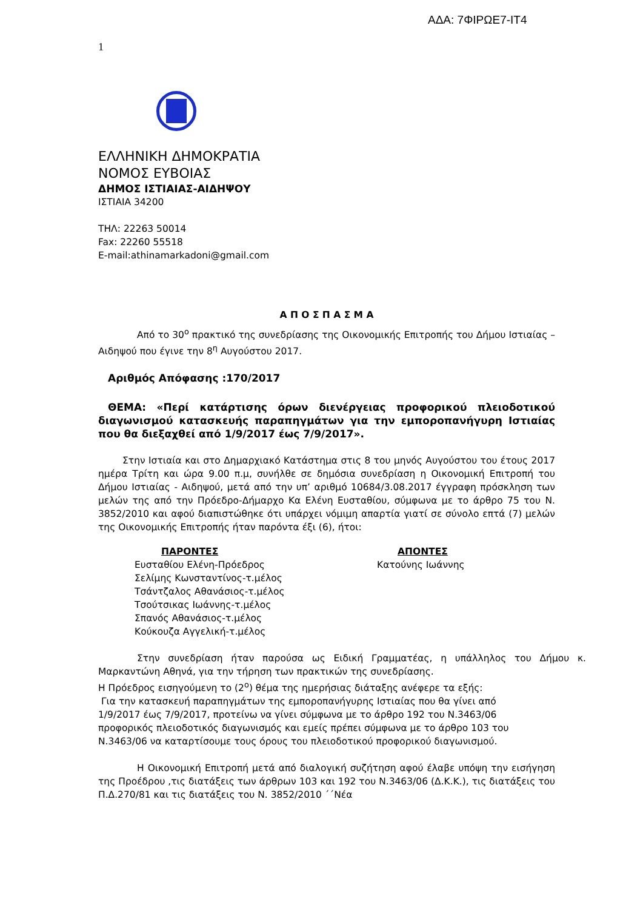ΑΔΑ: 7ΦΙΡΩΕ7-ΙΤ4
1
ΕΛΛΗΝΙΚΗ ΔΗΜΟΚΡΑΤΙΑ
ΝΟΜΟΣ ΕΥΒΟΙΑΣ
ΔΗΜΟΣ ΙΣΤΙΑΙΑΣ-ΑΙΔΗΨΟΥ
ΙΣΤΙΑΙΑ 34200
ΤΗΛ: 22263 50014
Fax: 22260 55518
E-mail:athinamarkadoni@gmail.com
Α Π Ο Σ Π Α Σ Μ Α
Από το 30<sup>ο</sup> πρακτικό της συνεδρίασης της Οικονομικής Επιτροπής του Δήμου Ιστιαίας – Αιδηψού που έγινε την 8<sup>η</sup> Αυγούστου 2017.
Αριθμός Απόφασης :170/2017
ΘΕΜΑ: «Περί κατάρτισης όρων διενέργειας προφορικού πλειοδοτικού διαγωνισμού κατασκευής παραπηγμάτων για την εμποροπανήγυρη Ιστιαίας που θα διεξαχθεί από 1/9/2017 έως 7/9/2017».
Στην Ιστιαία και στο Δημαρχιακό Κατάστημα στις 8 του μηνός Αυγούστου του έτους 2017 ημέρα Τρίτη και ώρα 9.00 π.μ, συνήλθε σε δημόσια συνεδρίαση η Οικονομική Επιτροπή του Δήμου Ιστιαίας - Αιδηψού, μετά από την υπ’ αριθμό 10684/3.08.2017 έγγραφη πρόσκληση των μελών της από την Πρόεδρο-Δήμαρχο Κα Ελένη Ευσταθίου, σύμφωνα με το άρθρο 75 του Ν. 3852/2010 και αφού διαπιστώθηκε ότι υπάρχει νόμιμη απαρτία γιατί σε σύνολο επτά (7) μελών της Οικονομικής Επιτροπής ήταν παρόντα έξι (6), ήτοι:
ΠΑΡΟΝΤΕΣ
Ευσταθίου Ελένη-Πρόεδρος
Σελίμης Κωνσταντίνος-τ.μέλος
Τσάντζαλος Αθανάσιος-τ.μέλος
Τσούτσικας Ιωάννης-τ.μέλος
Σπανός Αθανάσιος-τ.μέλος
Κούκουζα Αγγελική-τ.μέλος
ΑΠΟΝΤΕΣ
Κατούνης Ιωάννης
Στην συνεδρίαση ήταν παρούσα ως Ειδική Γραμματέας, η υπάλληλος του Δήμου κ. Μαρκαντώνη Αθηνά, για την τήρηση των πρακτικών της συνεδρίασης.
Η Πρόεδρος εισηγούμενη το (2<sup>ο</sup>) θέμα της ημερήσιας διάταξης ανέφερε τα εξής:
Για την κατασκευή παραπηγμάτων της εμποροπανήγυρης Ιστιαίας που θα γίνει από 1/9/2017 έως 7/9/2017, προτείνω να γίνει σύμφωνα με το άρθρο 192 του Ν.3463/06 προφορικός πλειοδοτικός διαγωνισμός και εμείς πρέπει σύμφωνα με το άρθρο 103 του Ν.3463/06 να καταρτίσουμε τους όρους του πλειοδοτικού προφορικού διαγωνισμού.
Η Οικονομική Επιτροπή μετά από διαλογική συζήτηση αφού έλαβε υπόψη την εισήγηση της Προέδρου ,τις διατάξεις των άρθρων 103 και 192 του Ν.3463/06 (Δ.Κ.Κ.), τις διατάξεις του Π.Δ.270/81 και τις διατάξεις του Ν. 3852/2010 ΄΄Νέα